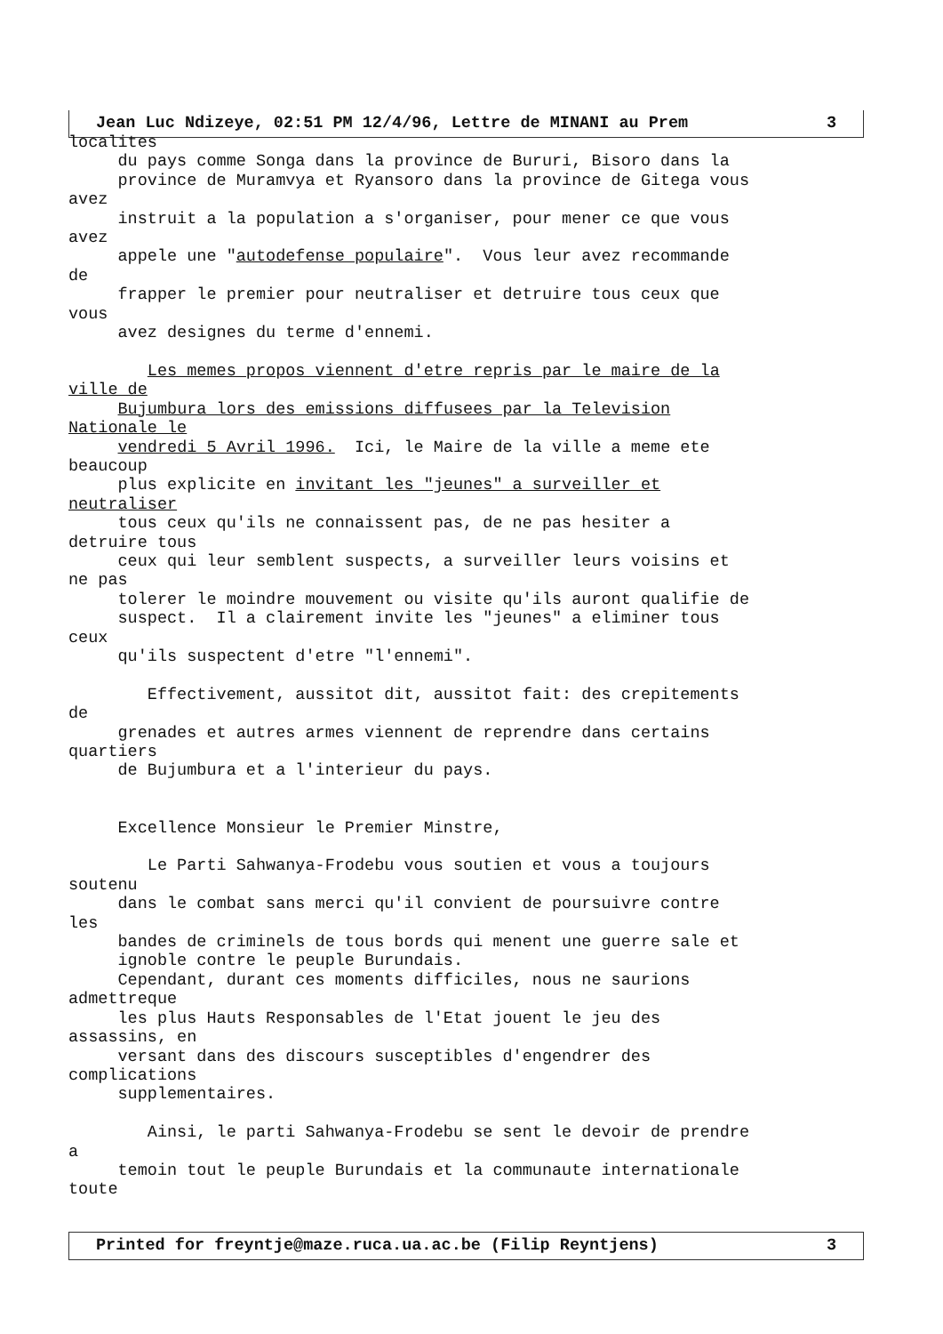Jean Luc Ndizeye, 02:51 PM 12/4/96, Lettre de MINANI au Prem 3
localites du pays comme Songa dans la province de Bururi, Bisoro dans la province de Muramvya et Ryansoro dans la province de Gitega vous avez instruit a la population a s'organiser, pour mener ce que vous avez appele une "autodefense populaire". Vous leur avez recommande de frapper le premier pour neutraliser et detruire tous ceux que vous avez designes du terme d'ennemi. Les memes propos viennent d'etre repris par le maire de la ville de Bujumbura lors des emissions diffusees par la Television Nationale le vendredi 5 Avril 1996. Ici, le Maire de la ville a meme ete beaucoup plus explicite en invitant les "jeunes" a surveiller et neutraliser tous ceux qu'ils ne connaissent pas, de ne pas hesiter a detruire tous ceux qui leur semblent suspects, a surveiller leurs voisins et ne pas tolerer le moindre mouvement ou visite qu'ils auront qualifie de suspect. Il a clairement invite les "jeunes" a eliminer tous ceux qu'ils suspectent d'etre "l'ennemi". Effectivement, aussitot dit, aussitot fait: des crepitements de grenades et autres armes viennent de reprendre dans certains quartiers de Bujumbura et a l'interieur du pays. Excellence Monsieur le Premier Minstre, Le Parti Sahwanya-Frodebu vous soutien et vous a toujours soutenu dans le combat sans merci qu'il convient de poursuivre contre les bandes de criminels de tous bords qui menent une guerre sale et ignoble contre le peuple Burundais. Cependant, durant ces moments difficiles, nous ne saurions admettreque les plus Hauts Responsables de l'Etat jouent le jeu des assassins, en versant dans des discours susceptibles d'engendrer des complications supplementaires. Ainsi, le parti Sahwanya-Frodebu se sent le devoir de prendre a temoin tout le peuple Burundais et la communaute internationale toute
Printed for freyntje@maze.ruca.ua.ac.be (Filip Reyntjens) 3